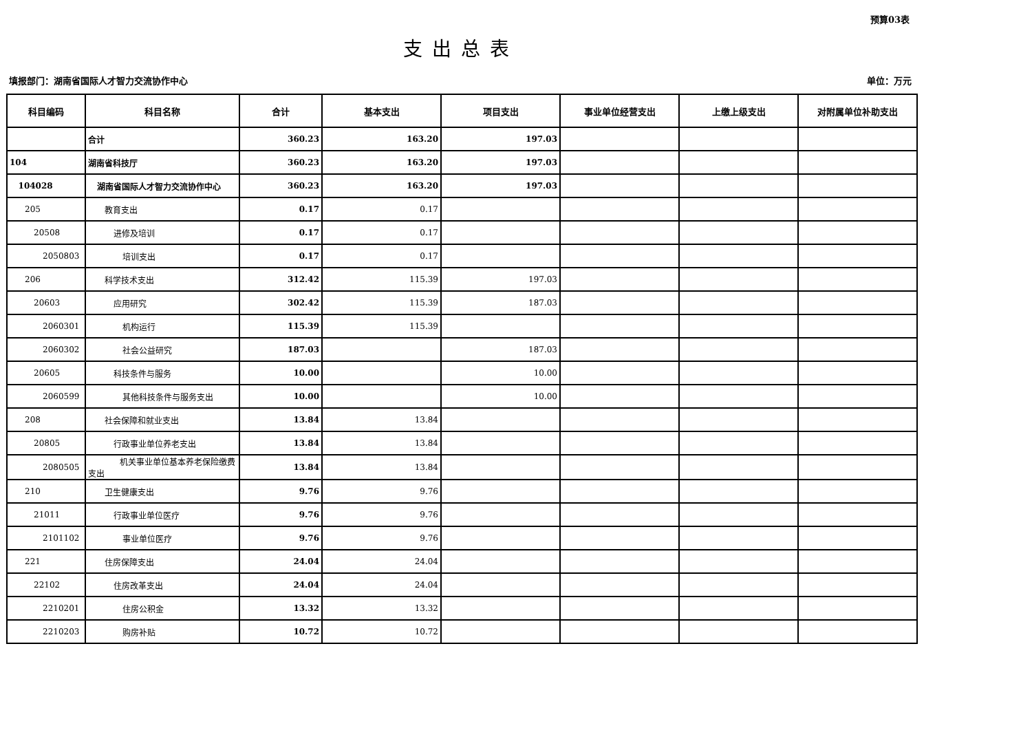预算03表
支出总表
填报部门：湖南省国际人才智力交流协作中心 单位：万元
| 科目编码 | 科目名称 | 合计 | 基本支出 | 项目支出 | 事业单位经营支出 | 上缴上级支出 | 对附属单位补助支出 |
| --- | --- | --- | --- | --- | --- | --- | --- |
| | 合计 | 360.23 | 163.20 | 197.03 | | | |
| 104 | 湖南省科技厅 | 360.23 | 163.20 | 197.03 | | | |
| 104028 | 湖南省国际人才智力交流协作中心 | 360.23 | 163.20 | 197.03 | | | |
| 205 | 教育支出 | 0.17 | 0.17 | | | | |
| 20508 | 进修及培训 | 0.17 | 0.17 | | | | |
| 2050803 | 培训支出 | 0.17 | 0.17 | | | | |
| 206 | 科学技术支出 | 312.42 | 115.39 | 197.03 | | | |
| 20603 | 应用研究 | 302.42 | 115.39 | 187.03 | | | |
| 2060301 | 机构运行 | 115.39 | 115.39 | | | | |
| 2060302 | 社会公益研究 | 187.03 | | 187.03 | | | |
| 20605 | 科技条件与服务 | 10.00 | | 10.00 | | | |
| 2060599 | 其他科技条件与服务支出 | 10.00 | | 10.00 | | | |
| 208 | 社会保障和就业支出 | 13.84 | 13.84 | | | | |
| 20805 | 行政事业单位养老支出 | 13.84 | 13.84 | | | | |
| 2080505 | 机关事业单位基本养老保险缴费支出 | 13.84 | 13.84 | | | | |
| 210 | 卫生健康支出 | 9.76 | 9.76 | | | | |
| 21011 | 行政事业单位医疗 | 9.76 | 9.76 | | | | |
| 2101102 | 事业单位医疗 | 9.76 | 9.76 | | | | |
| 221 | 住房保障支出 | 24.04 | 24.04 | | | | |
| 22102 | 住房改革支出 | 24.04 | 24.04 | | | | |
| 2210201 | 住房公积金 | 13.32 | 13.32 | | | | |
| 2210203 | 购房补贴 | 10.72 | 10.72 | | | | |